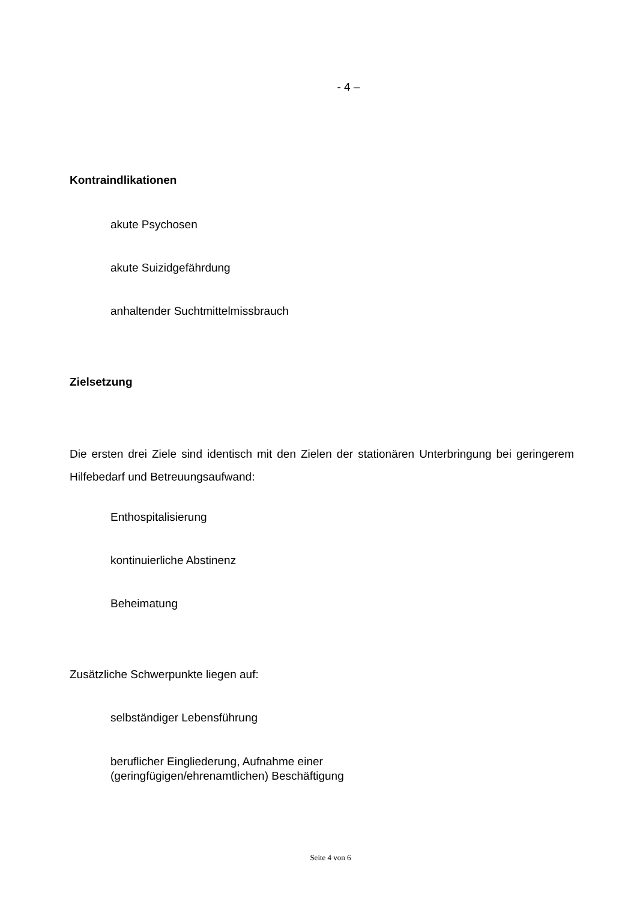- 4 –
Kontraindlikationen
akute Psychosen
akute Suizidgefährdung
anhaltender Suchtmittelmissbrauch
Zielsetzung
Die ersten drei Ziele sind identisch mit den Zielen der stationären Unterbringung bei geringerem Hilfebedarf und Betreuungsaufwand:
Enthospitalisierung
kontinuierliche Abstinenz
Beheimatung
Zusätzliche Schwerpunkte liegen auf:
selbständiger Lebensführung
beruflicher Eingliederung, Aufnahme einer
(geringfügigen/ehrenamtlichen) Beschäftigung
Seite 4 von 6